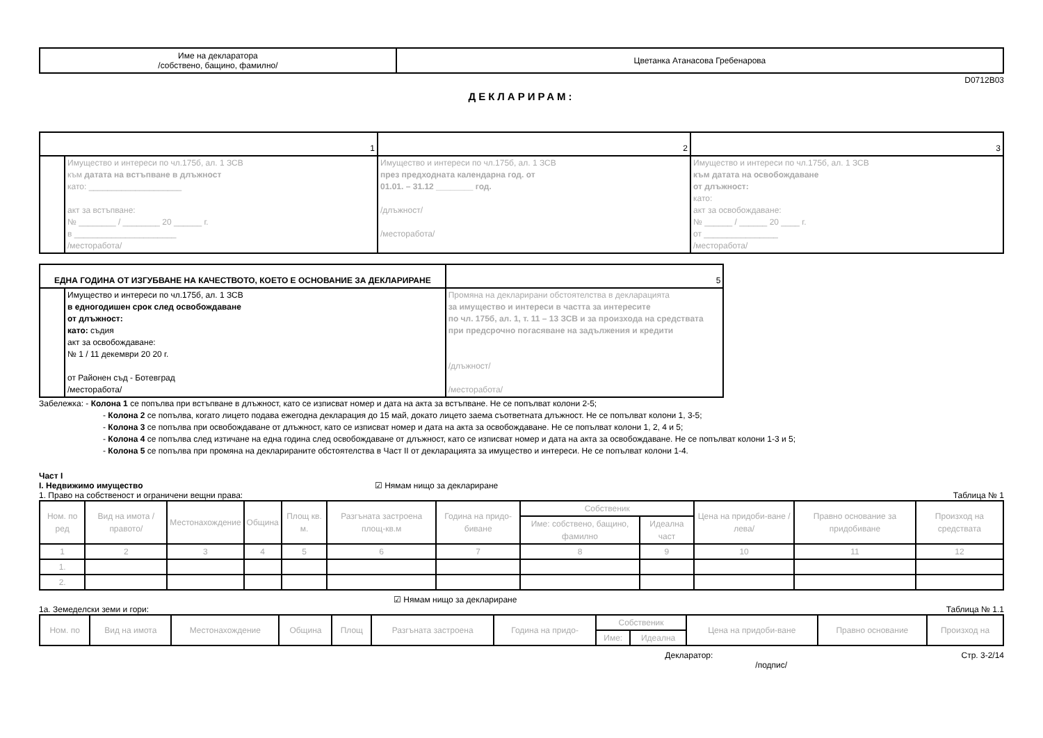| Име на декларатора /собствено, бащино, фамилно/ | Цветанка Атанасова Гребенарова |
D0712B03
ДЕКЛАРИРАМ:
| 1 | | 2 | 3 |
| | Имущество и интереси по чл.175б, ал. 1 ЗСВ към датата на встъпване в длъжност като: ____________________ акт за встъпване: № ________ / ________ 20 ______ г. в ______________________ /месторабота/ | Имущество и интереси по чл.175б, ал. 1 ЗСВ през предходната календарна год. от 01.01. – 31.12 ________ год. /длъжност/ /месторабота/ | Имущество и интереси по чл.175б, ал. 1 ЗСВ към датата на освобождаване от длъжност: като: акт за освобождаване: № ______ / ______ 20 ____ г. от ________________ /месторабота/ |
| ЕДНА ГОДИНА ОТ ИЗГУБВАНЕ НА КАЧЕСТВОТО, КОЕТО Е ОСНОВАНИЕ ЗА ДЕКЛАРИРАНЕ | | 5 |
| | Имущество и интереси по чл.175б, ал. 1 ЗСВ в едногодишен срок след освобождаване от длъжност: като: съдия акт за освобождаване: № 1 / 11 декември 20 20 г. от Районен съд - Ботевград /месторабота/ | Промяна на декларирани обстоятелства в декларацията за имущество и интереси в частта за интересите по чл. 175б, ал. 1, т. 11 – 13 ЗСВ и за произхода на средствата при предсрочно погасяване на задължения и кредити /длъжност/ /месторабота/ |
Забележка: - Колона 1 се попълва при встъпване в длъжност, като се изписват номер и дата на акта за встъпване. Не се попълват колони 2-5;
- Колона 2 се попълва, когато лицето подава ежегодна декларация до 15 май, докато лицето заема съответната длъжност. Не се попълват колони 1, 3-5;
- Колона 3 се попълва при освобождаване от длъжност, като се изписват номер и дата на акта за освобождаване. Не се попълват колони 1, 2, 4 и 5;
- Колона 4 се попълва след изтичане на една година след освобождаване от длъжност, като се изписват номер и дата на акта за освобождаване. Не се попълват колони 1-3 и 5;
- Колона 5 се попълва при промяна на декларираните обстоятелства в Част II от декларацията за имущество и интереси. Не се попълват колони 1-4.
Част I
I. Недвижимо имущество ☑ Нямам нищо за деклариране
1. Право на собственост и ограничени вещни права: Таблица № 1
| Ном. по ред | Вид на имота /правото/ | Местонахождение | Община | Площ кв. м. | Разгъната застроена площ-кв.м | Година на придо-биване | Собственик | | Цена на придоби-ване /лева/ | Правно основание за придобиване | Произход на средствата |
| --- | --- | --- | --- | --- | --- | --- | --- | --- | --- | --- | --- |
| | | | | | | | Име: собствено, бащино, фамилно | Идеална част | | | |
| 1 | 2 | 3 | 4 | 5 | 6 | 7 | 8 | 9 | 10 | 11 | 12 |
| 1. | | | | | | | | | | | |
| 2. | | | | | | | | | | | |
☑ Нямам нищо за деклариране
1а. Земеделски земи и гори: Таблица № 1.1
| Ном. по | Вид на имота | Местонахождение | Община | Площ | Разгъната застроена | Година на придо- | Собственик | | Цена на придоби-ване | Правно основание | Произход на |
| --- | --- | --- | --- | --- | --- | --- | --- | --- | --- | --- | --- |
| | | | | | | | Име: | Идеална | | | |
Декларатор:
/подпис/ Стр. 3-2/14